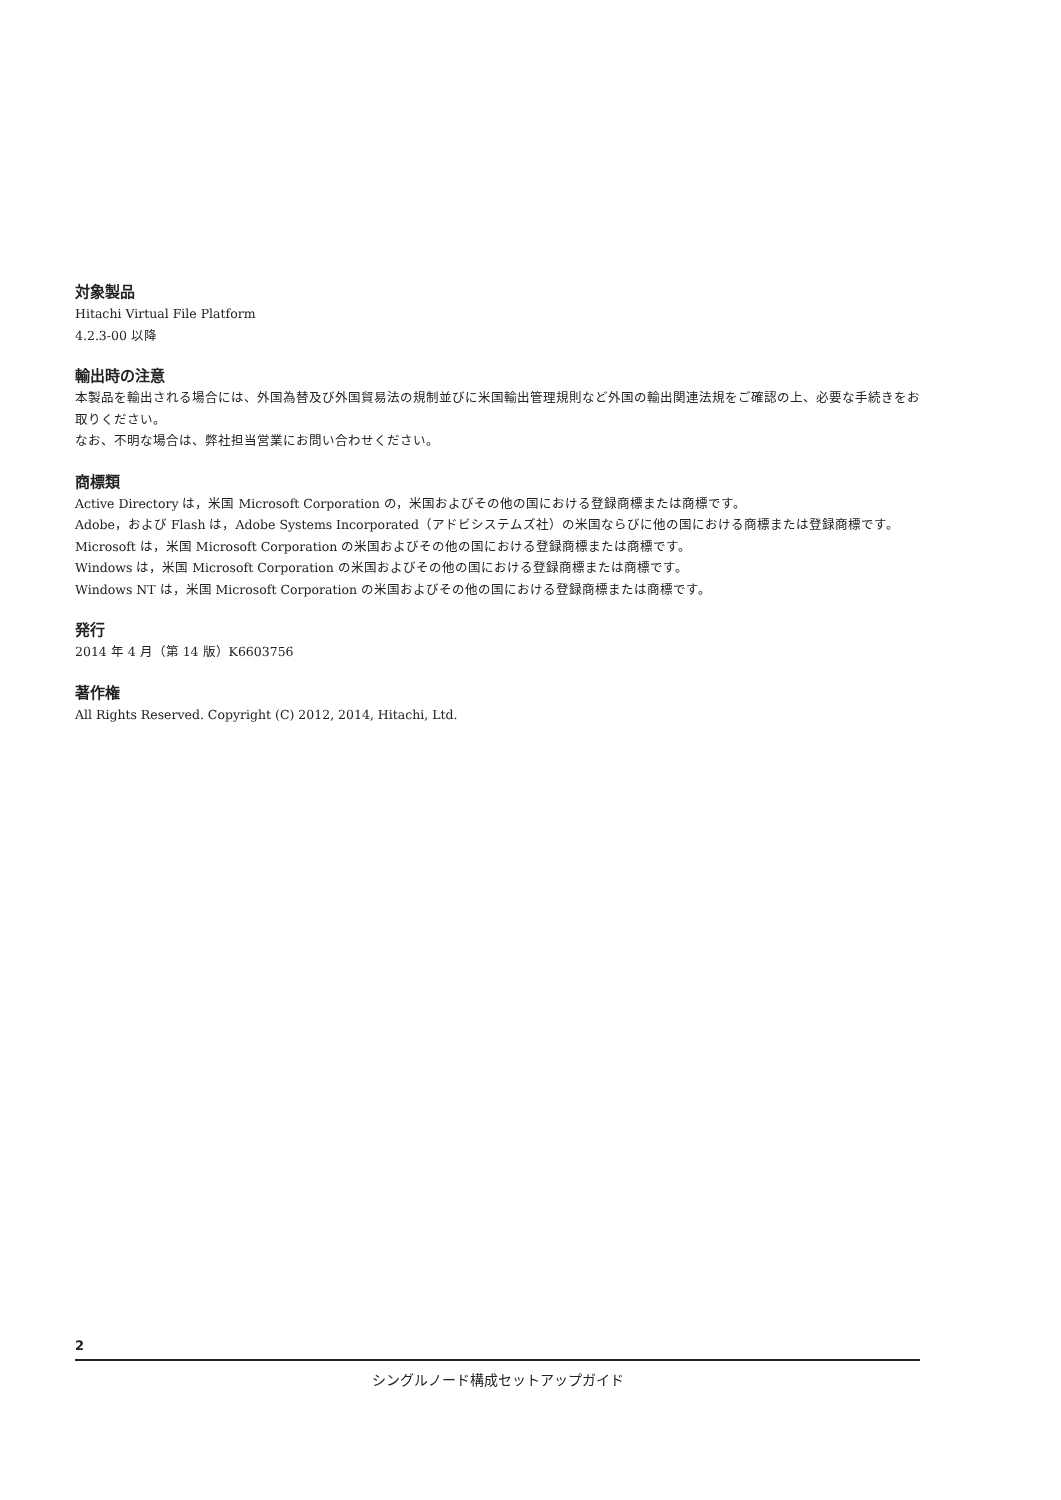対象製品
Hitachi Virtual File Platform
4.2.3-00 以降
輸出時の注意
本製品を輸出される場合には、外国為替及び外国貿易法の規制並びに米国輸出管理規則など外国の輸出関連法規をご確認の上、必要な手続きをお取りください。
なお、不明な場合は、弊社担当営業にお問い合わせください。
商標類
Active Directory は，米国 Microsoft Corporation の，米国およびその他の国における登録商標または商標です。
Adobe，および Flash は，Adobe Systems Incorporated（アドビシステムズ社）の米国ならびに他の国における商標または登録商標です。
Microsoft は，米国 Microsoft Corporation の米国およびその他の国における登録商標または商標です。
Windows は，米国 Microsoft Corporation の米国およびその他の国における登録商標または商標です。
Windows NT は，米国 Microsoft Corporation の米国およびその他の国における登録商標または商標です。
発行
2014 年 4 月（第 14 版）K6603756
著作権
All Rights Reserved. Copyright (C) 2012, 2014, Hitachi, Ltd.
2
シングルノード構成セットアップガイド